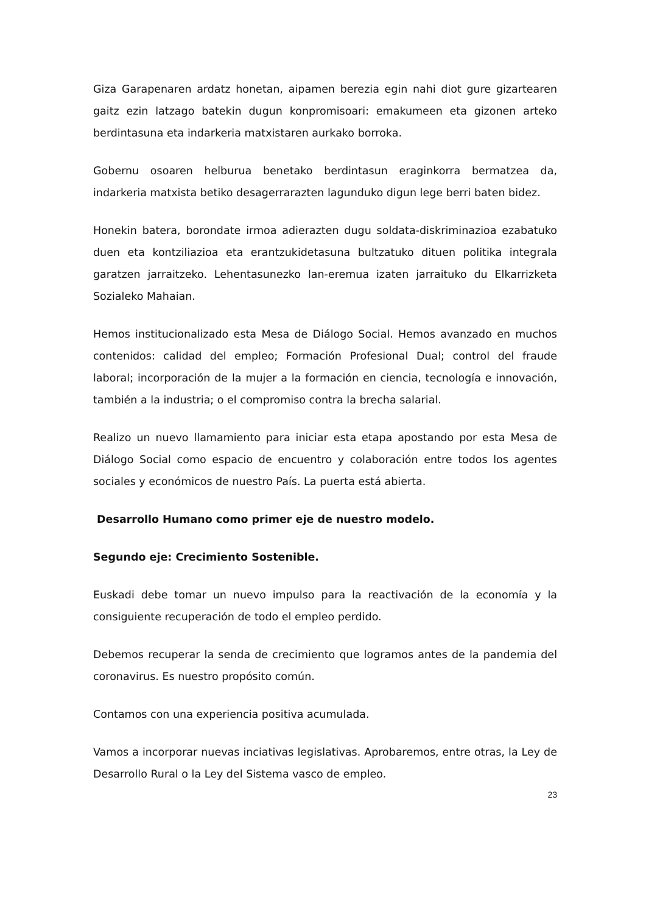Giza Garapenaren ardatz honetan, aipamen berezia egin nahi diot gure gizartearen gaitz ezin latzago batekin dugun konpromisoari: emakumeen eta gizonen arteko berdintasuna eta indarkeria matxistaren aurkako borroka.
Gobernu osoaren helburua benetako berdintasun eraginkorra bermatzea da, indarkeria matxista betiko desagerrarazten lagunduko digun lege berri baten bidez.
Honekin batera, borondate irmoa adierazten dugu soldata-diskriminazioa ezabatuko duen eta kontziliazioa eta erantzukidetasuna bultzatuko dituen politika integrala garatzen jarraitzeko. Lehentasunezko lan-eremua izaten jarraituko du Elkarrizketa Sozialeko Mahaian.
Hemos institucionalizado esta Mesa de Diálogo Social. Hemos avanzado en muchos contenidos: calidad del empleo; Formación Profesional Dual; control del fraude laboral; incorporación de la mujer a la formación en ciencia, tecnología e innovación, también a la industria; o el compromiso contra la brecha salarial.
Realizo un nuevo llamamiento para iniciar esta etapa apostando por esta Mesa de Diálogo Social como espacio de encuentro y colaboración entre todos los agentes sociales y económicos de nuestro País. La puerta está abierta.
Desarrollo Humano como primer eje de nuestro modelo.
Segundo eje: Crecimiento Sostenible.
Euskadi debe tomar un nuevo impulso para la reactivación de la economía y la consiguiente recuperación de todo el empleo perdido.
Debemos recuperar la senda de crecimiento que logramos antes de la pandemia del coronavirus. Es nuestro propósito común.
Contamos con una experiencia positiva acumulada.
Vamos a incorporar nuevas inciativas legislativas. Aprobaremos, entre otras, la Ley de Desarrollo Rural o la Ley del Sistema vasco de empleo.
23